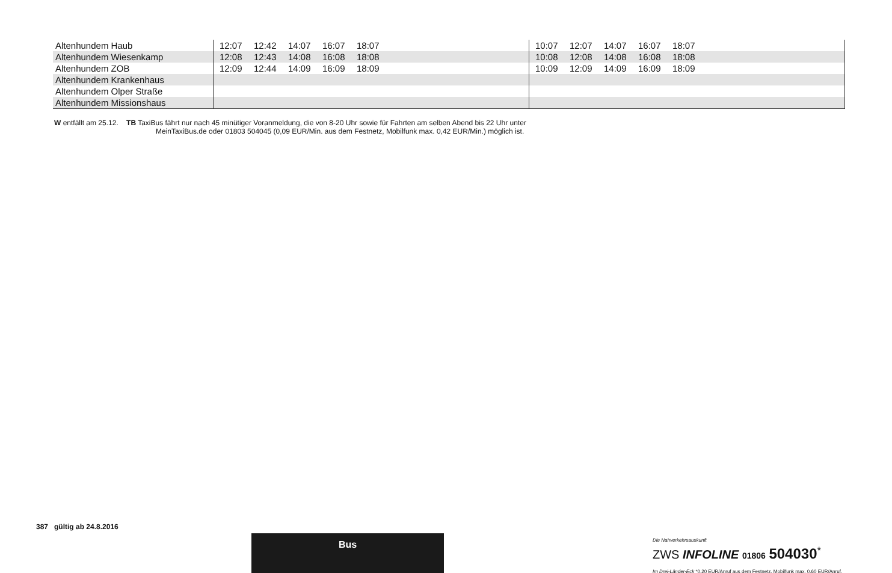| Altenhundem Haub | 12:07 12:42 14:07 16:07 18:07 | 10:07 12:07 14:07 16:07 18:07 |
| Altenhundem Wiesenkamp | 12:08 12:43 14:08 16:08 18:08 | 10:08 12:08 14:08 16:08 18:08 |
| Altenhundem ZOB | 12:09 12:44 14:09 16:09 18:09 | 10:09 12:09 14:09 16:09 18:09 |
| Altenhundem Krankenhaus | | |
| Altenhundem Olper Straße | | |
| Altenhundem Missionshaus | | |
W entfällt am 25.12. TB TaxiBus fährt nur nach 45 minütiger Voranmeldung, die von 8-20 Uhr sowie für Fahrten am selben Abend bis 22 Uhr unter
MeinTaxiBus.de oder 01803 504045 (0,09 EUR/Min. aus dem Festnetz, Mobilfunk max. 0,42 EUR/Min.) möglich ist.
387 gültig ab 24.8.2016
Bus
Die Nahverkehrsauskunft
ZWS INFOLINE 01806 504030<sup>*</sup>
Im Drei-Länder-Eck *0,20 EUR/Anruf aus dem Festnetz, Mobilfunk max. 0,60 EUR/Anruf.